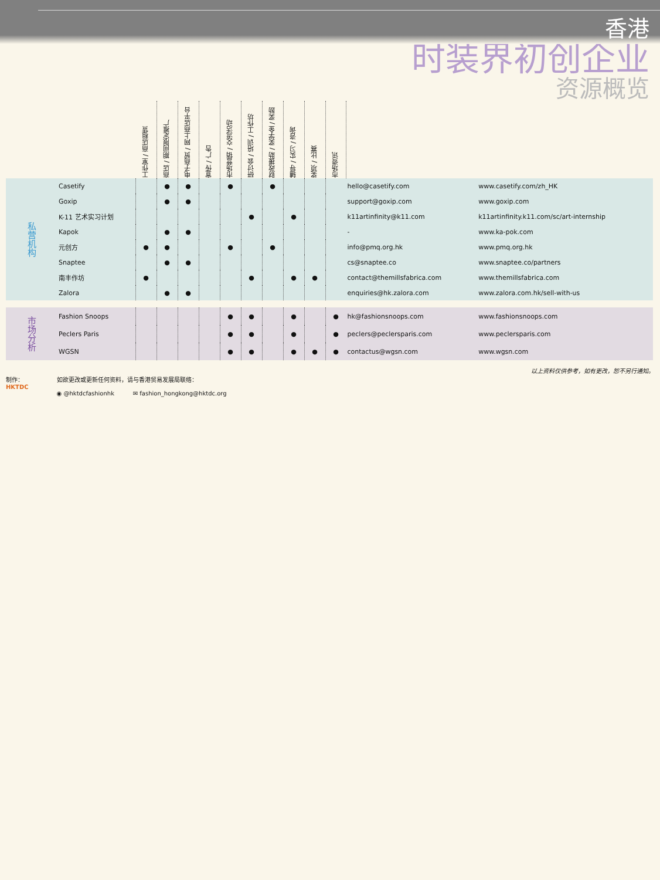香港
时装界初创企业
资源概览
| | | 工作室 / 商店租赁 | 商店 / 期间限定推广 | 电子商贸 / 网上商店平台 | 宣传 / 广告 | 市场营销 / 交流活动 | 研讨会 / 培训 / 工作坊 | 财政援助 / 奖学金 / 奖励 | 辅导 / 实习 / 咨询 | 奖项 / 比赛 | 市场资讯 | | |
| 私营机构 | Casetify | | ● | ● | | ● | | ● | | | | hello@casetify.com | www.casetify.com/zh_HK |
| | Goxip | | ● | ● | | | | | | | | support@goxip.com | www.goxip.com |
| | K-11 艺术实习计划 | | | | | | ● | | ● | | | k11artinfinity@k11.com | k11artinfinity.k11.com/sc/art-internship |
| | Kapok | | ● | ● | | | | | | | | - | www.ka-pok.com |
| | 元创方 | ● | ● | | | ● | | ● | | | | info@pmq.org.hk | www.pmq.org.hk |
| | Snaptee | | ● | ● | | | | | | | | cs@snaptee.co | www.snaptee.co/partners |
| | 南丰作坊 | ● | | | | | ● | | ● | ● | | contact@themillsfabrica.com | www.themillsfabrica.com |
| | Zalora | | ● | ● | | | | | | | | enquiries@hk.zalora.com | www.zalora.com.hk/sell-with-us |
| 市场分析 | Fashion Snoops | | | | | ● | ● | | ● | | ● | hk@fashionsnoops.com | www.fashionsnoops.com |
| | Peclers Paris | | | | | ● | ● | | ● | | ● | peclers@peclersparis.com | www.peclersparis.com |
| | WGSN | | | | | ● | ● | | ● | ● | ● | contactus@wgsn.com | www.wgsn.com |
以上资料仅供参考，如有更改，恕不另行通知。
制作：
HKTDC 如欲更改或更新任何资料，请与香港贸易发展局联络：
◉ @hktdcfashionhk ✉ fashion_hongkong@hktdc.org